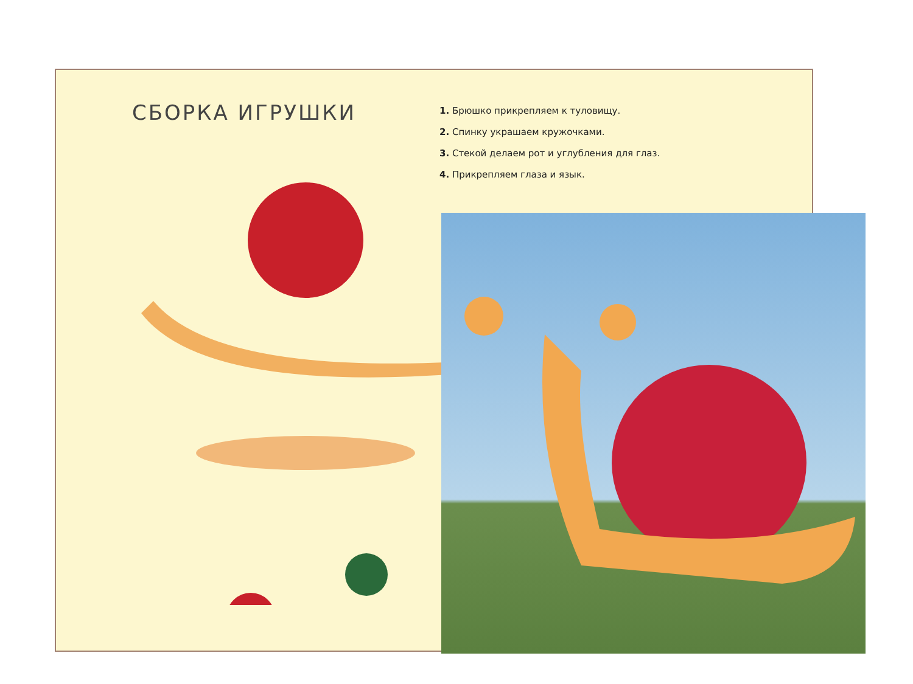СБОРКА ИГРУШКИ
1. Брюшко прикрепляем к туловищу.
2. Спинку украшаем кружочками.
3. Стекой делаем рот и углубления для глаз.
4. Прикрепляем глаза и язык.